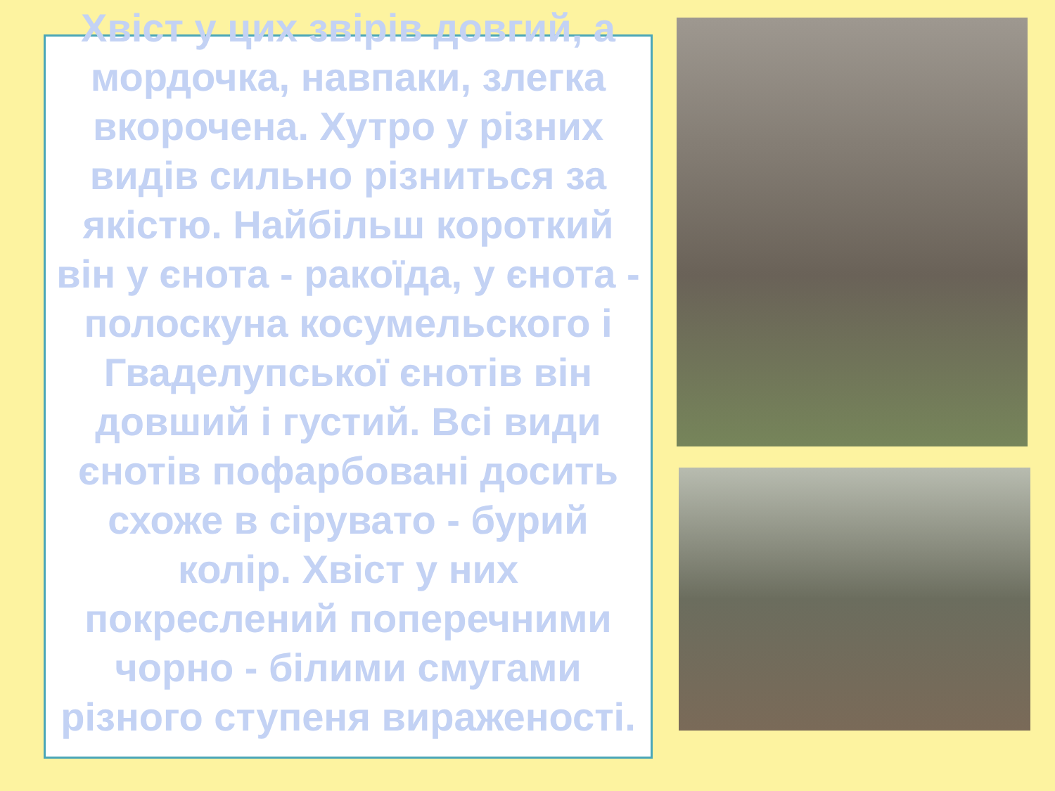Хвіст у цих звірів довгий, а мордочка, навпаки, злегка вкорочена. Хутро у різних видів сильно різниться за якістю. Найбільш короткий він у єнота - ракоїда, у єнота - полоскуна косумельского і Гваделупської єнотів він довший і густий. Всі види єнотів пофарбовані досить схоже в сірувато - бурий колір. Хвіст у них покреслений поперечними чорно - білими смугами різного ступеня вираженості.